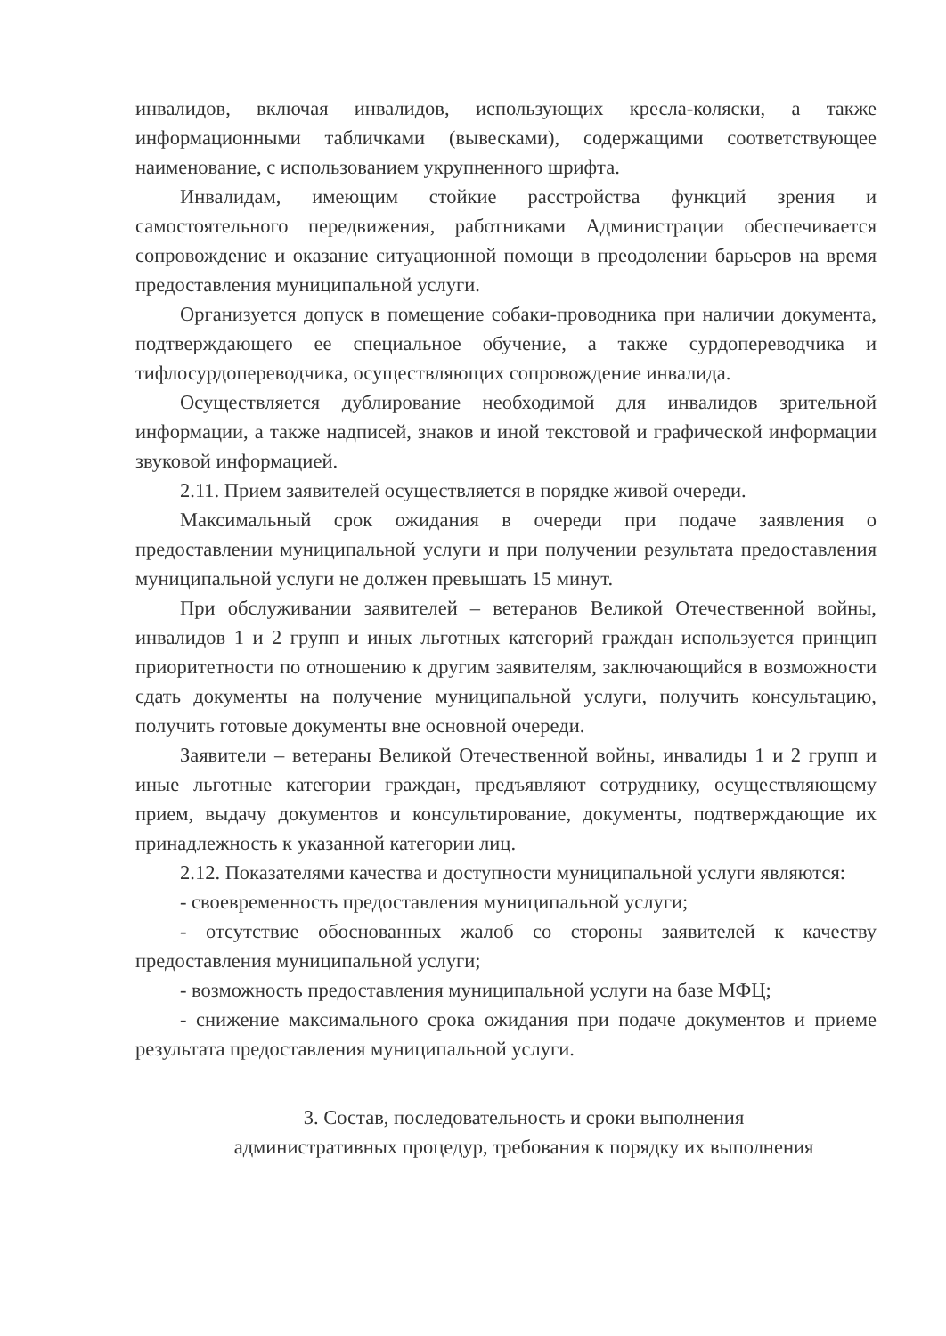инвалидов, включая инвалидов, использующих кресла-коляски, а также информационными табличками (вывесками), содержащими соответствующее наименование, с использованием укрупненного шрифта.
Инвалидам, имеющим стойкие расстройства функций зрения и самостоятельного передвижения, работниками Администрации обеспечивается сопровождение и оказание ситуационной помощи в преодолении барьеров на время предоставления муниципальной услуги.
Организуется допуск в помещение собаки-проводника при наличии документа, подтверждающего ее специальное обучение, а также сурдопереводчика и тифлосурдопереводчика, осуществляющих сопровождение инвалида.
Осуществляется дублирование необходимой для инвалидов зрительной информации, а также надписей, знаков и иной текстовой и графической информации звуковой информацией.
2.11. Прием заявителей осуществляется в порядке живой очереди.
Максимальный срок ожидания в очереди при подаче заявления о предоставлении муниципальной услуги и при получении результата предоставления муниципальной услуги не должен превышать 15 минут.
При обслуживании заявителей – ветеранов Великой Отечественной войны, инвалидов 1 и 2 групп и иных льготных категорий граждан используется принцип приоритетности по отношению к другим заявителям, заключающийся в возможности сдать документы на получение муниципальной услуги, получить консультацию, получить готовые документы вне основной очереди.
Заявители – ветераны Великой Отечественной войны, инвалиды 1 и 2 групп и иные льготные категории граждан, предъявляют сотруднику, осуществляющему прием, выдачу документов и консультирование, документы, подтверждающие их принадлежность к указанной категории лиц.
2.12. Показателями качества и доступности муниципальной услуги являются:
- своевременность предоставления муниципальной услуги;
- отсутствие обоснованных жалоб со стороны заявителей к качеству предоставления муниципальной услуги;
- возможность предоставления муниципальной услуги на базе МФЦ;
- снижение максимального срока ожидания при подаче документов и приеме результата предоставления муниципальной услуги.
3. Состав, последовательность и сроки выполнения
административных процедур, требования к порядку их выполнения